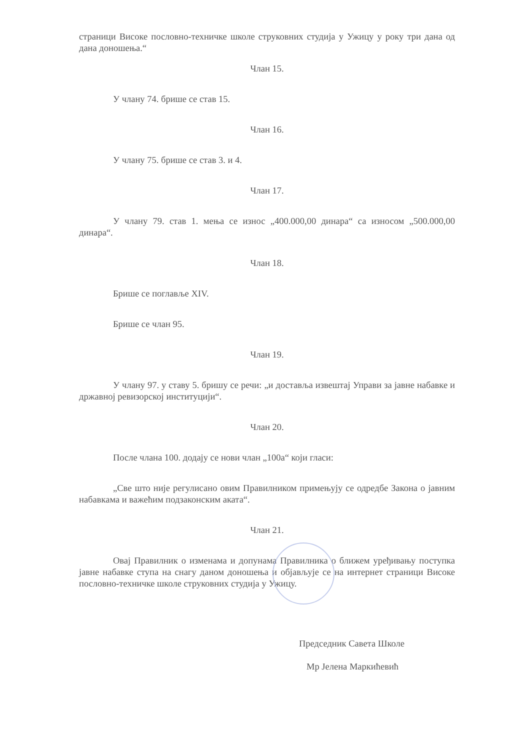страници Високе пословно-техничке школе струковних студија у Ужицу у року три дана од дана доношења.“
Члан 15.
У члану 74. брише се став 15.
Члан 16.
У члану 75. брише се став 3. и 4.
Члан 17.
У члану 79. став 1. мења се износ „400.000,00 динара“ са износом „500.000,00 динара“.
Члан 18.
Брише се поглавље XIV.
Брише се члан 95.
Члан 19.
У члану 97. у ставу 5. бришу се речи: „и доставља извештај Управи за јавне набавке и државној ревизорској институцији“.
Члан 20.
После члана 100. додају се нови члан „100а“ који гласи:
„Све што није регулисано овим Правилником примењују се одредбе Закона о јавним набавкама и важећим подзаконским аката“.
Члан 21.
Овај Правилник о изменама и допунама Правилника о ближем уређивању поступка јавне набавке ступа на снагу даном доношења и објављује се на интернет страници Високе пословно-техничке школе струковних студија у Ужицу.
Председник Савета Школе
Мр Јелена Маркићевић